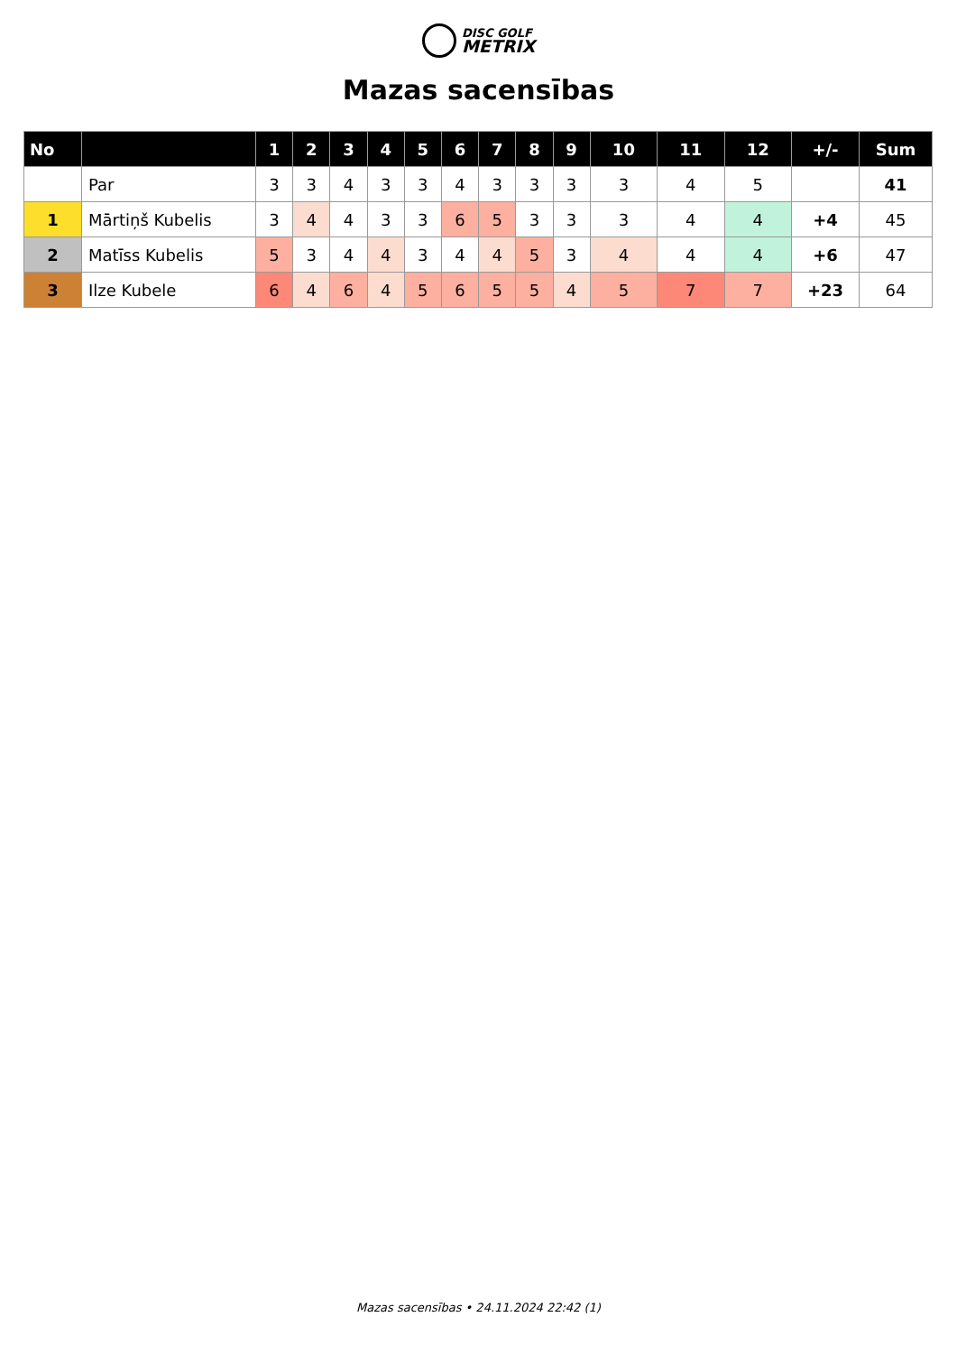DISC GOLF
METRIX
Mazas sacensības
| No | | 1 | 2 | 3 | 4 | 5 | 6 | 7 | 8 | 9 | 10 | 11 | 12 | +/- | Sum |
| --- | --- | --- | --- | --- | --- | --- | --- | --- | --- | --- | --- | --- | --- | --- | --- |
| | Par | 3 | 3 | 4 | 3 | 3 | 4 | 3 | 3 | 3 | 3 | 4 | 5 | | 41 |
| 1 | Mārtiņš Kubelis | 3 | 4 | 4 | 3 | 3 | 6 | 5 | 3 | 3 | 3 | 4 | 4 | +4 | 45 |
| 2 | Matīss Kubelis | 5 | 3 | 4 | 4 | 3 | 4 | 4 | 5 | 3 | 4 | 4 | 4 | +6 | 47 |
| 3 | Ilze Kubele | 6 | 4 | 6 | 4 | 5 | 6 | 5 | 5 | 4 | 5 | 7 | 7 | +23 | 64 |
Mazas sacensības • 24.11.2024 22:42 (1)